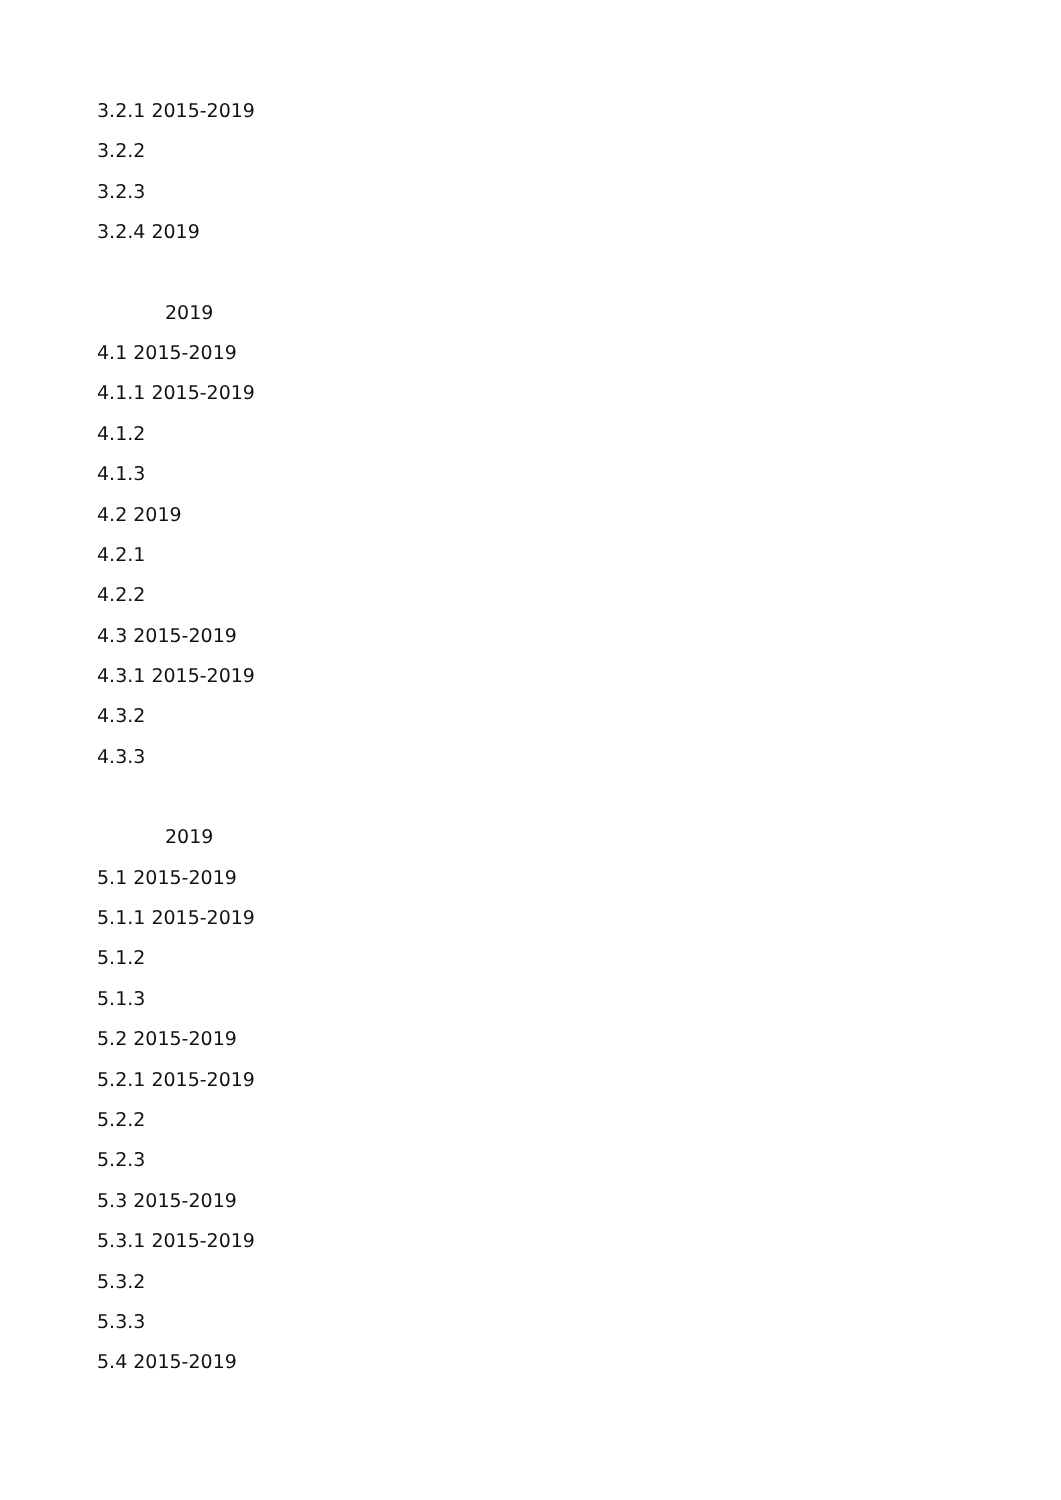3.2.1 2015-2019
3.2.2
3.2.3
3.2.4 2019
2019
4.1 2015-2019
4.1.1 2015-2019
4.1.2
4.1.3
4.2 2019
4.2.1
4.2.2
4.3 2015-2019
4.3.1 2015-2019
4.3.2
4.3.3
2019
5.1 2015-2019
5.1.1 2015-2019
5.1.2
5.1.3
5.2 2015-2019
5.2.1 2015-2019
5.2.2
5.2.3
5.3 2015-2019
5.3.1 2015-2019
5.3.2
5.3.3
5.4 2015-2019